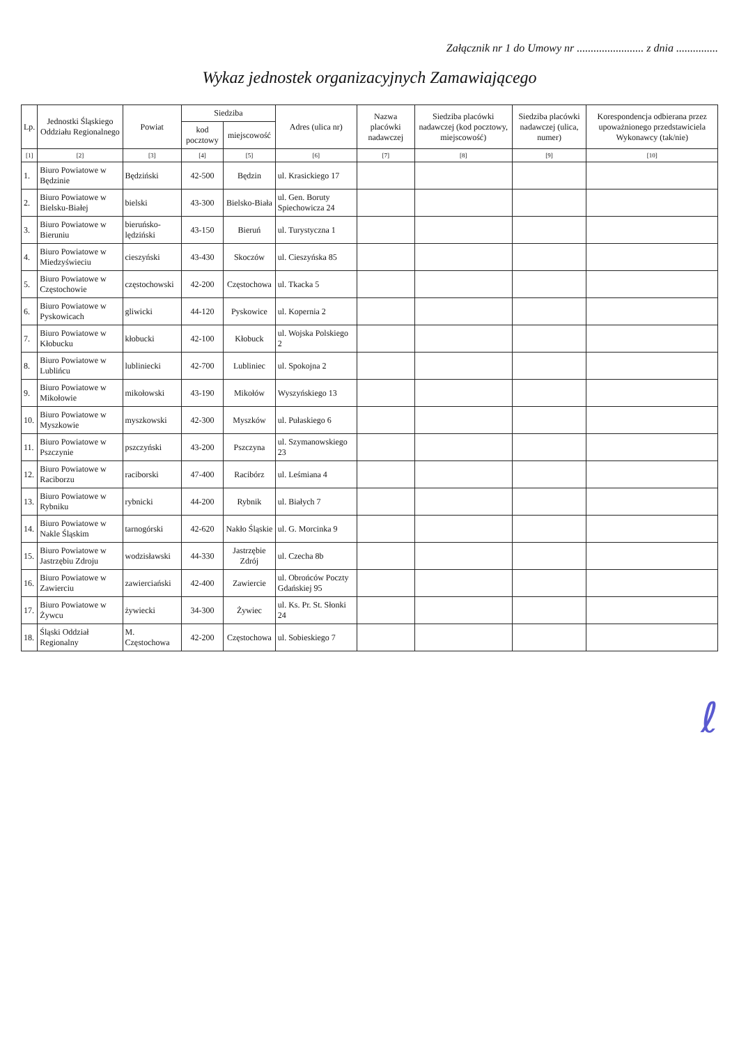Załącznik nr 1 do Umowy nr ........................ z dnia ...............
Wykaz jednostek organizacyjnych Zamawiającego
| Lp. | Jednostki Śląskiego Oddziału Regionalnego | Powiat | Siedziba | | Adres (ulica nr) | Nazwa placówki nadawczej | Siedziba placówki nadawczej (kod pocztowy, miejscowość) | Siedziba placówki nadawczej (ulica, numer) | Korespondencja odbierana przez upoważnionego przedstawiciela Wykonawcy (tak/nie) |
| --- | --- | --- | --- | --- | --- | --- | --- | --- | --- |
| | | | kod pocztowy | miejscowość | | | | | |
| [1] | [2] | [3] | [4] | [5] | [6] | [7] | [8] | [9] | [10] |
| 1. | Biuro Powiatowe w Będzinie | Będziński | 42-500 | Będzin | ul. Krasickiego 17 | | | | |
| 2. | Biuro Powiatowe w Bielsku-Białej | bielski | 43-300 | Bielsko-Biała | ul. Gen. Boruty Spiechowicza 24 | | | | |
| 3. | Biuro Powiatowe w Bieruniu | bieruńsko-lędziński | 43-150 | Bieruń | ul. Turystyczna 1 | | | | |
| 4. | Biuro Powiatowe w Miedzyświeciu | cieszyński | 43-430 | Skoczów | ul. Cieszyńska 85 | | | | |
| 5. | Biuro Powiatowe w Częstochowie | częstochowski | 42-200 | Częstochowa | ul. Tkacka 5 | | | | |
| 6. | Biuro Powiatowe w Pyskowicach | gliwicki | 44-120 | Pyskowice | ul. Kopernia 2 | | | | |
| 7. | Biuro Powiatowe w Kłobucku | kłobucki | 42-100 | Kłobuck | ul. Wojska Polskiego 2 | | | | |
| 8. | Biuro Powiatowe w Lublińcu | lubliniecki | 42-700 | Lubliniec | ul. Spokojna 2 | | | | |
| 9. | Biuro Powiatowe w Mikołowie | mikołowski | 43-190 | Mikołów | Wyszyńskiego 13 | | | | |
| 10. | Biuro Powiatowe w Myszkowie | myszkowski | 42-300 | Myszków | ul. Pułaskiego 6 | | | | |
| 11. | Biuro Powiatowe w Pszczynie | pszczyński | 43-200 | Pszczyna | ul. Szymanowskiego 23 | | | | |
| 12. | Biuro Powiatowe w Raciborzu | raciborski | 47-400 | Racibórz | ul. Leśmiana 4 | | | | |
| 13. | Biuro Powiatowe w Rybniku | rybnicki | 44-200 | Rybnik | ul. Białych 7 | | | | |
| 14. | Biuro Powiatowe w Nakle Śląskim | tarnogórski | 42-620 | Nakło Śląskie | ul. G. Morcinka 9 | | | | |
| 15. | Biuro Powiatowe w Jastrzębiu Zdroju | wodzisławski | 44-330 | Jastrzębie Zdrój | ul. Czecha 8b | | | | |
| 16. | Biuro Powiatowe w Zawierciu | zawierciański | 42-400 | Zawiercie | ul. Obrońców Poczty Gdańskiej 95 | | | | |
| 17. | Biuro Powiatowe w Żywcu | żywiecki | 34-300 | Żywiec | ul. Ks. Pr. St. Słonki 24 | | | | |
| 18. | Śląski Oddział Regionalny | M. Częstochowa | 42-200 | Częstochowa | ul. Sobieskiego 7 | | | | |
ℓ